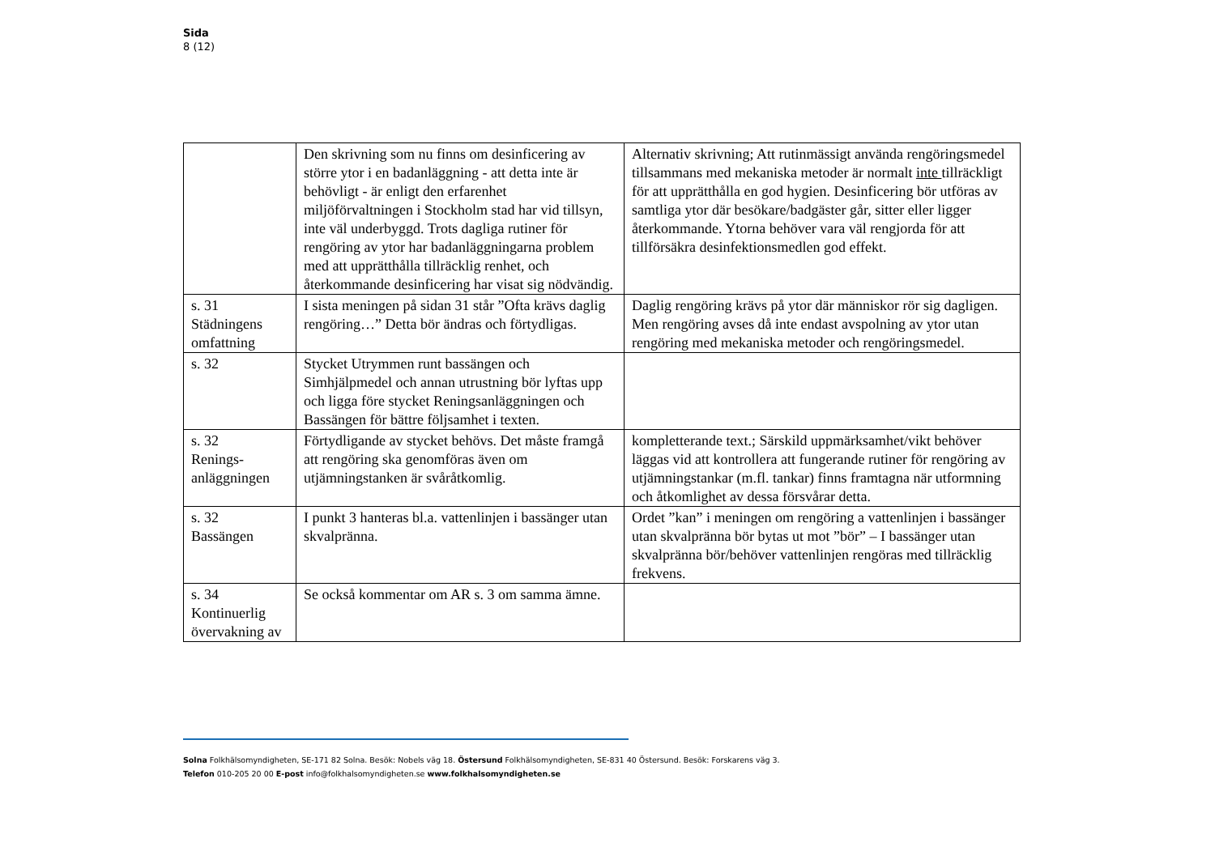Sida
8 (12)
| | Den skrivning som nu finns om desinficering av större ytor i en badanläggning - att detta inte är behövligt - är enligt den erfarenhet miljöförvaltningen i Stockholm stad har vid tillsyn, inte väl underbyggd. Trots dagliga rutiner för rengöring av ytor har badanläggningarna problem med att upprätthålla tillräcklig renhet, och återkommande desinficering har visat sig nödvändig. | Alternativ skrivning; Att rutinmässigt använda rengöringsmedel tillsammans med mekaniska metoder är normalt inte tillräckligt för att upprätthålla en god hygien. Desinficering bör utföras av samtliga ytor där besökare/badgäster går, sitter eller ligger återkommande. Ytorna behöver vara väl rengjorda för att tillförsäkra desinfektionsmedlen god effekt. |
| s. 31 Städningens omfattning | I sista meningen på sidan 31 står ”Ofta krävs daglig rengöring…” Detta bör ändras och förtydligas. | Daglig rengöring krävs på ytor där människor rör sig dagligen. Men rengöring avses då inte endast avspolning av ytor utan rengöring med mekaniska metoder och rengöringsmedel. |
| s. 32 | Stycket Utrymmen runt bassängen och Simhjälpmedel och annan utrustning bör lyftas upp och ligga före stycket Reningsanläggningen och Bassängen för bättre följsamhet i texten. | |
| s. 32 Renings- anläggningen | Förtydligande av stycket behövs. Det måste framgå att rengöring ska genomföras även om utjämningstanken är svåråtkomlig. | kompletterande text.; Särskild uppmärksamhet/vikt behöver läggas vid att kontrollera att fungerande rutiner för rengöring av utjämningstankar (m.fl. tankar) finns framtagna när utformning och åtkomlighet av dessa försvårar detta. |
| s. 32 Bassängen | I punkt 3 hanteras bl.a. vattenlinjen i bassänger utan skvalpränna. | Ordet ”kan” i meningen om rengöring a vattenlinjen i bassänger utan skvalpränna bör bytas ut mot ”bör” – I bassänger utan skvalpränna bör/behöver vattenlinjen rengöras med tillräcklig frekvens. |
| s. 34 Kontinuerlig övervakning av | Se också kommentar om AR s. 3 om samma ämne. | |
Solna Folkhälsomyndigheten, SE-171 82 Solna. Besök: Nobels väg 18. Östersund Folkhälsomyndigheten, SE-831 40 Östersund. Besök: Forskarens väg 3.
Telefon 010-205 20 00 E-post info@folkhalsomyndigheten.se www.folkhalsomyndigheten.se